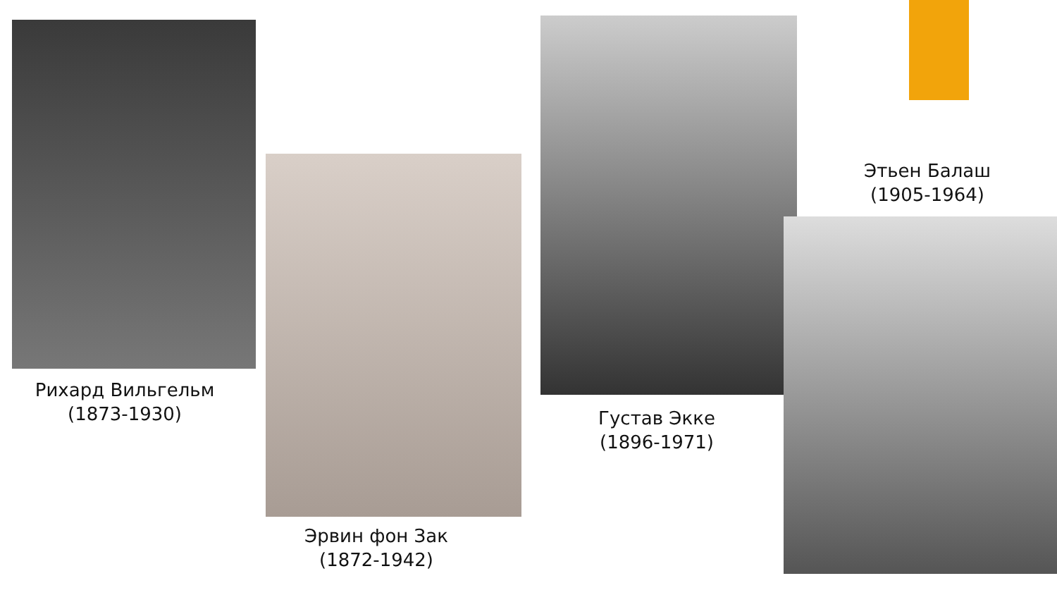Рихард Вильгельм
(1873-1930)
Эрвин фон Зак
(1872-1942)
Густав Экке
(1896-1971)
Этьен Балаш
(1905-1964)